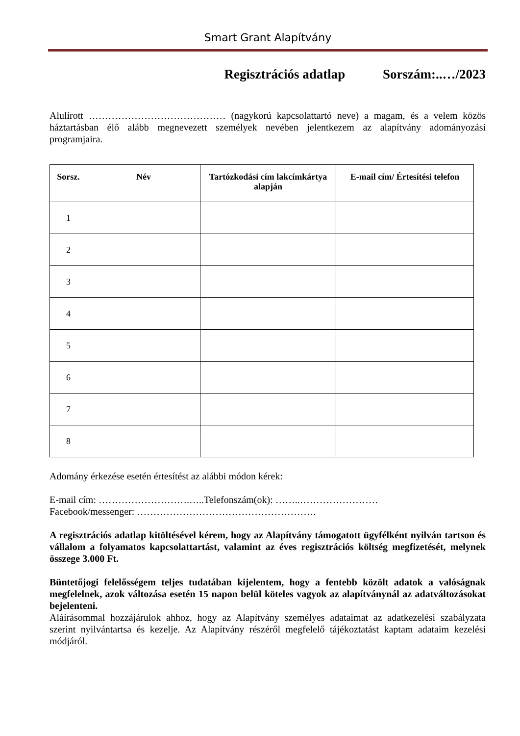Smart Grant Alapítvány
Regisztrációs adatlap Sorszám:..…/2023
Alulírott …………………………………… (nagykorú kapcsolattartó neve) a magam, és a velem közös háztartásban élő alább megnevezett személyek nevében jelentkezem az alapítvány adományozási programjaira.
| Sorsz. | Név | Tartózkodási cím lakcímkártya alapján | E-mail cím/ Értesítési telefon |
| --- | --- | --- | --- |
| 1 | | | |
| 2 | | | |
| 3 | | | |
| 4 | | | |
| 5 | | | |
| 6 | | | |
| 7 | | | |
| 8 | | | |
Adomány érkezése esetén értesítést az alábbi módon kérek:
E-mail cím: ……………………….…..Telefonszám(ok): ……..……………………
Facebook/messenger: ……………………………………………….
A regisztrációs adatlap kitöltésével kérem, hogy az Alapítvány támogatott ügyfélként nyilván tartson és vállalom a folyamatos kapcsolattartást, valamint az éves regisztrációs költség megfizetését, melynek összege 3.000 Ft.
Büntetőjogi felelősségem teljes tudatában kijelentem, hogy a fentebb közölt adatok a valóságnak megfelelnek, azok változása esetén 15 napon belül köteles vagyok az alapítványnál az adatváltozásokat bejelenteni.
Aláírásommal hozzájárulok ahhoz, hogy az Alapítvány személyes adataimat az adatkezelési szabályzata szerint nyilvántartsa és kezelje. Az Alapítvány részéről megfelelő tájékoztatást kaptam adataim kezelési módjáról.